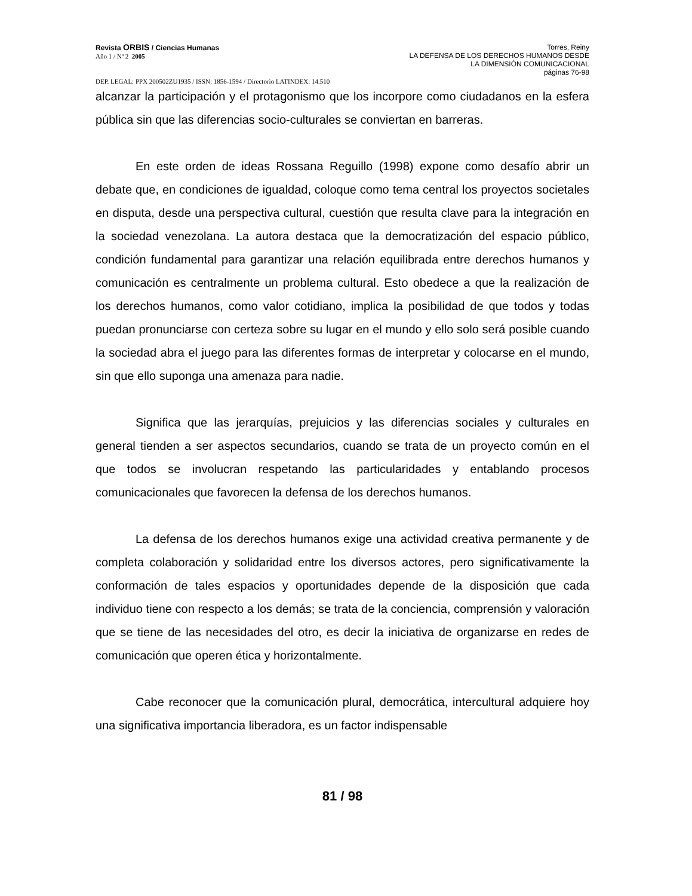Revista ORBIS / Ciencias Humanas
Año 1 / Nº 2 2005
Torres, Reiny
LA DEFENSA DE LOS DERECHOS HUMANOS DESDE
LA DIMENSIÓN COMUNICACIONAL
páginas 76-98
DEP. LEGAL: PPX 200502ZU1935 / ISSN: 1856-1594 / Directorio LATINDEX: 14.510
alcanzar la participación y el protagonismo que los incorpore como ciudadanos en la esfera pública sin que las diferencias socio-culturales se conviertan en barreras.
En este orden de ideas Rossana Reguillo (1998) expone como desafío abrir un debate que, en condiciones de igualdad, coloque como tema central los proyectos societales en disputa, desde una perspectiva cultural, cuestión que resulta clave para la integración en la sociedad venezolana. La autora destaca que la democratización del espacio público, condición fundamental para garantizar una relación equilibrada entre derechos humanos y comunicación es centralmente un problema cultural. Esto obedece a que la realización de los derechos humanos, como valor cotidiano, implica la posibilidad de que todos y todas puedan pronunciarse con certeza sobre su lugar en el mundo y ello solo será posible cuando la sociedad abra el juego para las diferentes formas de interpretar y colocarse en el mundo, sin que ello suponga una amenaza para nadie.
Significa que las jerarquías, prejuicios y las diferencias sociales y culturales en general tienden a ser aspectos secundarios, cuando se trata de un proyecto común en el que todos se involucran respetando las particularidades y entablando procesos comunicacionales que favorecen la defensa de los derechos humanos.
La defensa de los derechos humanos exige una actividad creativa permanente y de completa colaboración y solidaridad entre los diversos actores, pero significativamente la conformación de tales espacios y oportunidades depende de la disposición que cada individuo tiene con respecto a los demás; se trata de la conciencia, comprensión y valoración que se tiene de las necesidades del otro, es decir la iniciativa de organizarse en redes de comunicación que operen ética y horizontalmente.
Cabe reconocer que la comunicación plural, democrática, intercultural adquiere hoy una significativa importancia liberadora, es un factor indispensable
81 / 98